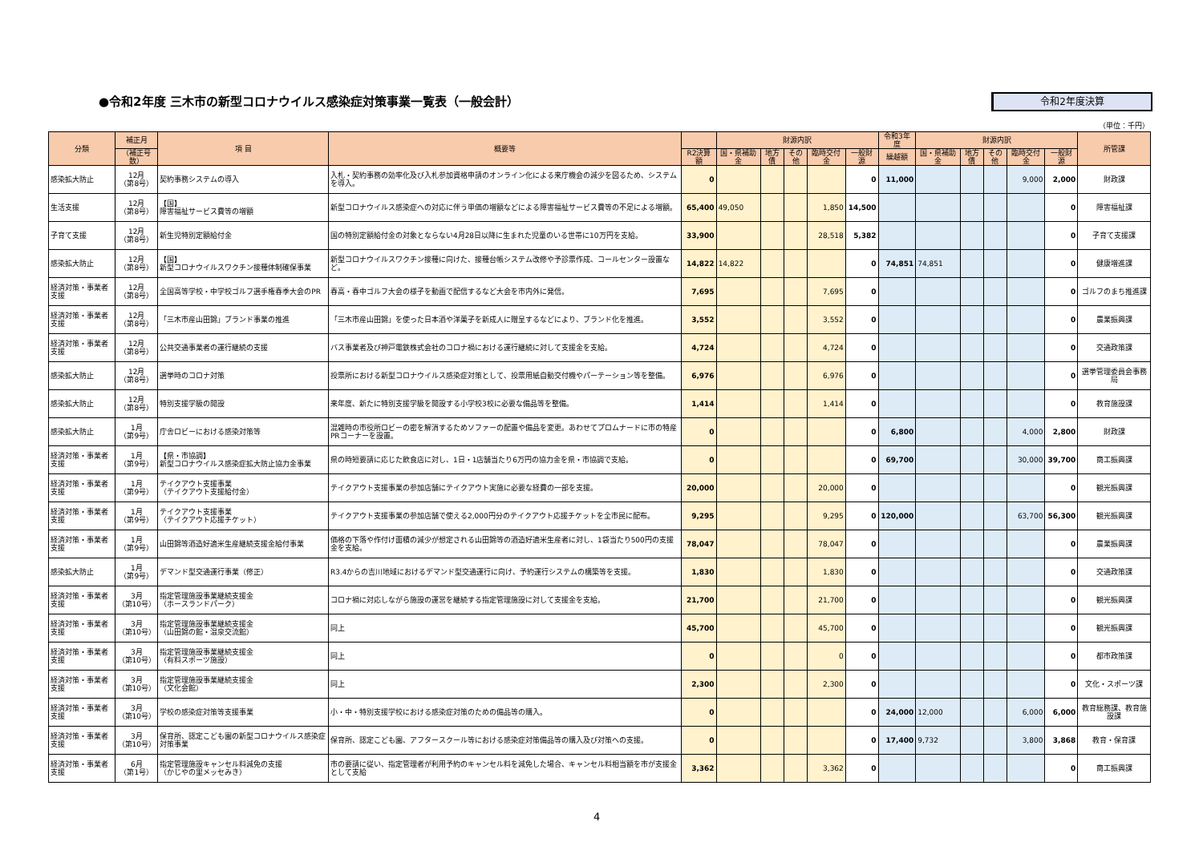●令和2年度 三木市の新型コロナウイルス感染症対策事業一覧表（一般会計）
令和2年度決算
（単位：千円）
| 分類 | 補正月 | 項 目 | 概要等 | | 財源内訳 | | | | | 令和3年度 | 財源内訳 | | | | | 所管課 |
| --- | --- | --- | --- | --- | --- | --- | --- | --- | --- | --- | --- | --- | --- | --- | --- | --- |
| | （補正号数） | | | R2決算額 | 国・県補助金 | 地方債 | その他 | 臨時交付金 | 一般財源 | 繰越額 | 国・県補助金 | 地方債 | その他 | 臨時交付金 | 一般財源 | |
| 感染拡大防止 | 12月 （第8号） | 契約事務システムの導入 | 入札・契約事務の効率化及び入札参加資格申請のオンライン化による来庁機会の減少を図るため、システムを導入。 | 0 | | | | | 0 | 11,000 | | | | 9,000 | 2,000 | 財政課 |
| 生活支援 | 12月 （第8号） | 【国】 障害福祉サービス費等の増額 | 新型コロナウイルス感染症への対応に伴う単価の増額などによる障害福祉サービス費等の不足による増額。 | 65,400 | 49,050 | | | 1,850 | 14,500 | | | | | | 0 | 障害福祉課 |
| 子育て支援 | 12月 （第8号） | 新生児特別定額給付金 | 国の特別定額給付金の対象とならない4月28日以降に生まれた児童のいる世帯に10万円を支給。 | 33,900 | | | | 28,518 | 5,382 | | | | | | 0 | 子育て支援課 |
| 感染拡大防止 | 12月 （第8号） | 【国】 新型コロナウイルスワクチン接種体制確保事業 | 新型コロナウイルスワクチン接種に向けた、接種台帳システム改修や予診票作成、コールセンター設置など。 | 14,822 | 14,822 | | | | 0 | 74,851 | 74,851 | | | | 0 | 健康増進課 |
| 経済対策・事業者支援 | 12月 （第8号） | 全国高等学校・中学校ゴルフ選手権春季大会のPR | 春高・春中ゴルフ大会の様子を動画で配信するなど大会を市内外に発信。 | 7,695 | | | | 7,695 | 0 | | | | | | 0 | ゴルフのまち推進課 |
| 経済対策・事業者支援 | 12月 （第8号） | 「三木市産山田錦」ブランド事業の推進 | 「三木市産山田錦」を使った日本酒や洋菓子を新成人に贈呈するなどにより、ブランド化を推進。 | 3,552 | | | | 3,552 | 0 | | | | | | 0 | 農業振興課 |
| 経済対策・事業者支援 | 12月 （第8号） | 公共交通事業者の運行継続の支援 | バス事業者及び神戸電鉄株式会社のコロナ禍における運行継続に対して支援金を支給。 | 4,724 | | | | 4,724 | 0 | | | | | | 0 | 交通政策課 |
| 感染拡大防止 | 12月 （第8号） | 選挙時のコロナ対策 | 投票所における新型コロナウイルス感染症対策として、投票用紙自動交付機やパーテーション等を整備。 | 6,976 | | | | 6,976 | 0 | | | | | | 0 | 選挙管理委員会事務局 |
| 感染拡大防止 | 12月 （第8号） | 特別支援学級の開設 | 来年度、新たに特別支援学級を開設する小学校3校に必要な備品等を整備。 | 1,414 | | | | 1,414 | 0 | | | | | | 0 | 教育施設課 |
| 感染拡大防止 | 1月 （第9号） | 庁舎ロビーにおける感染対策等 | 混雑時の市役所ロビーの密を解消するためソファーの配置や備品を変更。あわせてプロムナードに市の特産PRコーナーを設置。 | 0 | | | | | 0 | 6,800 | | | | 4,000 | 2,800 | 財政課 |
| 経済対策・事業者支援 | 1月 （第9号） | 【県・市協調】 新型コロナウイルス感染症拡大防止協力金事業 | 県の時短要請に応じた飲食店に対し、1日・1店舗当たり6万円の協力金を県・市協調で支給。 | 0 | | | | | 0 | 69,700 | | | | 30,000 | 39,700 | 商工振興課 |
| 経済対策・事業者支援 | 1月 （第9号） | テイクアウト支援事業 （テイクアウト支援給付金） | テイクアウト支援事業の参加店舗にテイクアウト実施に必要な経費の一部を支援。 | 20,000 | | | | 20,000 | 0 | | | | | | 0 | 観光振興課 |
| 経済対策・事業者支援 | 1月 （第9号） | テイクアウト支援事業 （テイクアウト応援チケット） | テイクアウト支援事業の参加店舗で使える2,000円分のテイクアウト応援チケットを全市民に配布。 | 9,295 | | | | 9,295 | 0 | 120,000 | | | | 63,700 | 56,300 | 観光振興課 |
| 経済対策・事業者支援 | 1月 （第9号） | 山田錦等酒造好適米生産継続支援金給付事業 | 価格の下落や作付け面積の減少が想定される山田錦等の酒造好適米生産者に対し、1袋当たり500円の支援金を支給。 | 78,047 | | | | 78,047 | 0 | | | | | | 0 | 農業振興課 |
| 感染拡大防止 | 1月 （第9号） | デマンド型交通運行事業（修正） | R3.4からの吉川地域におけるデマンド型交通運行に向け、予約運行システムの構築等を支援。 | 1,830 | | | | 1,830 | 0 | | | | | | 0 | 交通政策課 |
| 経済対策・事業者支援 | 3月 （第10号） | 指定管理施設事業継続支援金 （ホースランドパーク） | コロナ禍に対応しながら施設の運営を継続する指定管理施設に対して支援金を支給。 | 21,700 | | | | 21,700 | 0 | | | | | | 0 | 観光振興課 |
| 経済対策・事業者支援 | 3月 （第10号） | 指定管理施設事業継続支援金 （山田錦の館・温泉交流館） | 同上 | 45,700 | | | | 45,700 | 0 | | | | | | 0 | 観光振興課 |
| 経済対策・事業者支援 | 3月 （第10号） | 指定管理施設事業継続支援金 （有料スポーツ施設） | 同上 | 0 | | | | 0 | 0 | | | | | | 0 | 都市政策課 |
| 経済対策・事業者支援 | 3月 （第10号） | 指定管理施設事業継続支援金 （文化会館） | 同上 | 2,300 | | | | 2,300 | 0 | | | | | | 0 | 文化・スポーツ課 |
| 経済対策・事業者支援 | 3月 （第10号） | 学校の感染症対策等支援事業 | 小・中・特別支援学校における感染症対策のための備品等の購入。 | 0 | | | | | 0 | 24,000 | 12,000 | | | 6,000 | 6,000 | 教育総務課、教育施設課 |
| 経済対策・事業者支援 | 3月 （第10号） | 保育所、認定こども園の新型コロナウイルス感染症対策事業 | 保育所、認定こども園、アフタースクール等における感染症対策備品等の購入及び対策への支援。 | 0 | | | | | 0 | 17,400 | 9,732 | | | 3,800 | 3,868 | 教育・保育課 |
| 経済対策・事業者支援 | 6月 （第1号） | 指定管理施設キャンセル料減免の支援 （かじやの里メッセみき） | 市の要請に従い、指定管理者が利用予約のキャンセル料を減免した場合、キャンセル料相当額を市が支援金として支給 | 3,362 | | | | 3,362 | 0 | | | | | | 0 | 商工振興課 |
4